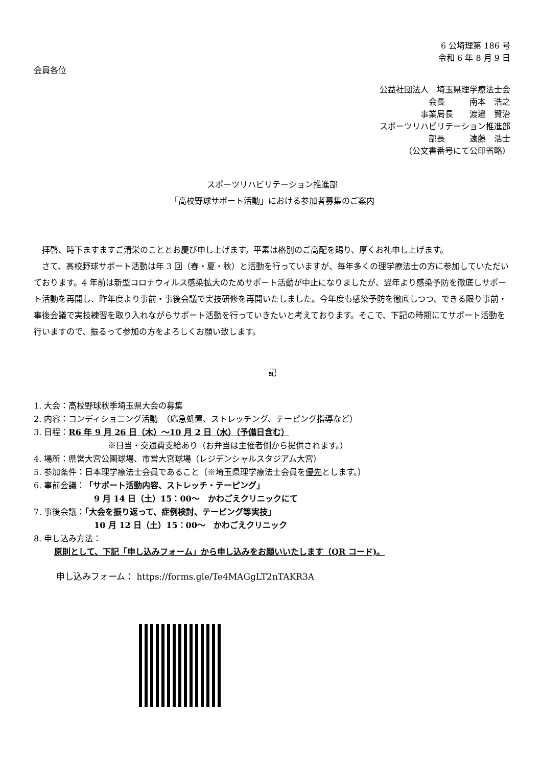6 公埼理第 186 号
令和 6 年 8 月 9 日
会員各位
公益社団法人　埼玉県理学療法士会
会長　　　南本　浩之
事業局長　　渡邉　賢治
スポーツリハビリテーション推進部
部長　　　遠藤　浩士
（公文書番号にて公印省略）
スポーツリハビリテーション推進部
「高校野球サポート活動」における参加者募集のご案内
拝啓、時下ますますご清栄のこととお慶び申し上げます。平素は格別のご高配を賜り、厚くお礼申し上げます。
さて、高校野球サポート活動は年 3 回（春・夏・秋）と活動を行っていますが、毎年多くの理学療法士の方に参加していただいております。4 年前は新型コロナウィルス感染拡大のためサポート活動が中止になりましたが、翌年より感染予防を徹底しサポート活動を再開し、昨年度より事前・事後会議で実技研修を再開いたしました。今年度も感染予防を徹底しつつ、できる限り事前・事後会議で実技練習を取り入れながらサポート活動を行っていきたいと考えております。そこで、下記の時期にてサポート活動を行いますので、振るって参加の方をよろしくお願い致します。
記
1. 大会：高校野球秋季埼玉県大会の募集
2. 内容：コンディショニング活動　（応急処置、ストレッチング、テーピング指導など）
3. 日程：R6 年 9 月 26 日（木）～10 月 2 日（水）（予備日含む）
※日当・交通費支給あり（お弁当は主催者側から提供されます。）
4. 場所：県営大宮公園球場、市営大宮球場（レジデンシャルスタジアム大宮）
5. 参加条件：日本理学療法士会員であること（※埼玉県理学療法士会員を優先とします。）
6. 事前会議：「サポート活動内容、ストレッチ・テーピング」
9 月 14 日（土）15：00～　かわごえクリニックにて
7. 事後会議：「大会を振り返って、症例検討、テーピング等実技」
10 月 12 日（土）15：00～　かわごえクリニック
8. 申し込み方法：
原則として、下記「申し込みフォーム」から申し込みをお願いいたします（QR コード)。
申し込みフォーム： https://forms.gle/Te4MAGgLT2nTAKR3A